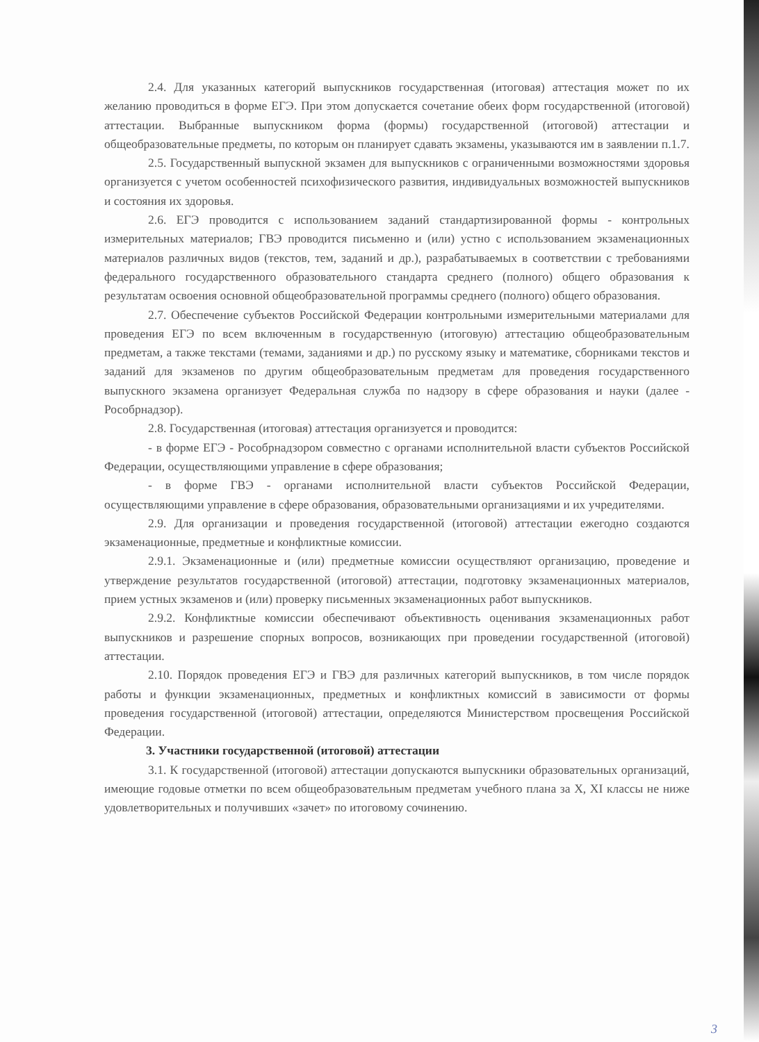2.4. Для указанных категорий выпускников государственная (итоговая) аттестация может по их желанию проводиться в форме ЕГЭ. При этом допускается сочетание обеих форм государственной (итоговой) аттестации. Выбранные выпускником форма (формы) государственной (итоговой) аттестации и общеобразовательные предметы, по которым он планирует сдавать экзамены, указываются им в заявлении п.1.7.
2.5. Государственный выпускной экзамен для выпускников с ограниченными возможностями здоровья организуется с учетом особенностей психофизического развития, индивидуальных возможностей выпускников и состояния их здоровья.
2.6. ЕГЭ проводится с использованием заданий стандартизированной формы - контрольных измерительных материалов; ГВЭ проводится письменно и (или) устно с использованием экзаменационных материалов различных видов (текстов, тем, заданий и др.), разрабатываемых в соответствии с требованиями федерального государственного образовательного стандарта среднего (полного) общего образования к результатам освоения основной общеобразовательной программы среднего (полного) общего образования.
2.7. Обеспечение субъектов Российской Федерации контрольными измерительными материалами для проведения ЕГЭ по всем включенным в государственную (итоговую) аттестацию общеобразовательным предметам, а также текстами (темами, заданиями и др.) по русскому языку и математике, сборниками текстов и заданий для экзаменов по другим общеобразовательным предметам для проведения государственного выпускного экзамена организует Федеральная служба по надзору в сфере образования и науки (далее - Рособрнадзор).
2.8. Государственная (итоговая) аттестация организуется и проводится:
- в форме ЕГЭ - Рособрнадзором совместно с органами исполнительной власти субъектов Российской Федерации, осуществляющими управление в сфере образования;
- в форме ГВЭ - органами исполнительной власти субъектов Российской Федерации, осуществляющими управление в сфере образования, образовательными организациями и их учредителями.
2.9. Для организации и проведения государственной (итоговой) аттестации ежегодно создаются экзаменационные, предметные и конфликтные комиссии.
2.9.1. Экзаменационные и (или) предметные комиссии осуществляют организацию, проведение и утверждение результатов государственной (итоговой) аттестации, подготовку экзаменационных материалов, прием устных экзаменов и (или) проверку письменных экзаменационных работ выпускников.
2.9.2. Конфликтные комиссии обеспечивают объективность оценивания экзаменационных работ выпускников и разрешение спорных вопросов, возникающих при проведении государственной (итоговой) аттестации.
2.10. Порядок проведения ЕГЭ и ГВЭ для различных категорий выпускников, в том числе порядок работы и функции экзаменационных, предметных и конфликтных комиссий в зависимости от формы проведения государственной (итоговой) аттестации, определяются Министерством просвещения Российской Федерации.
3. Участники государственной (итоговой) аттестации
3.1. К государственной (итоговой) аттестации допускаются выпускники образовательных организаций, имеющие годовые отметки по всем общеобразовательным предметам учебного плана за X, XI классы не ниже удовлетворительных и получивших «зачет» по итоговому сочинению.
3